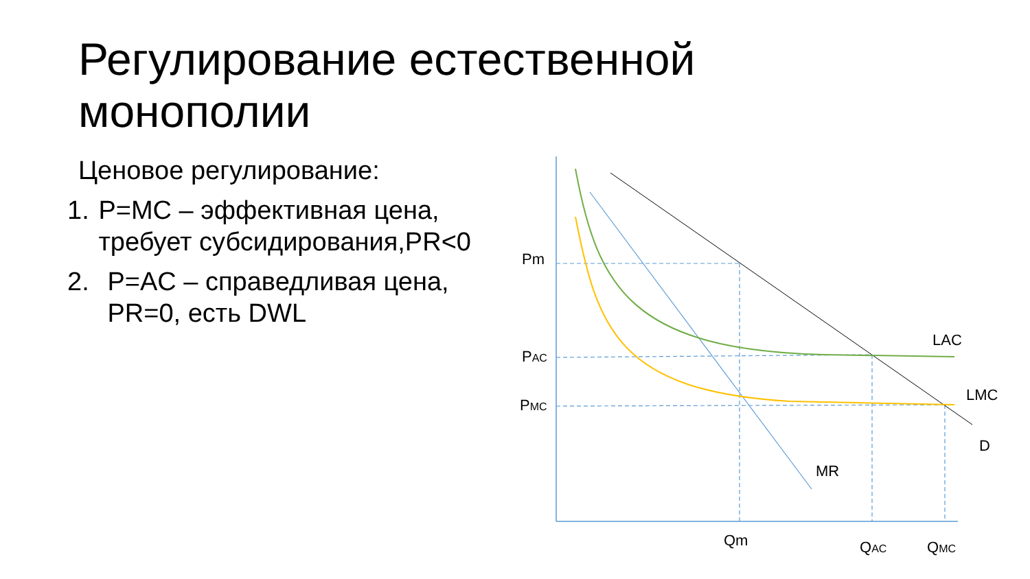Регулирование естественной монополии
Ценовое регулирование:
1. P=MC – эффективная цена, требует субсидирования,PR<0
2. P=AC – справедливая цена, PR=0, есть DWL
Pm
PAC
PMC
LAC
LMC
D
MR
Qm
QAC
QMC